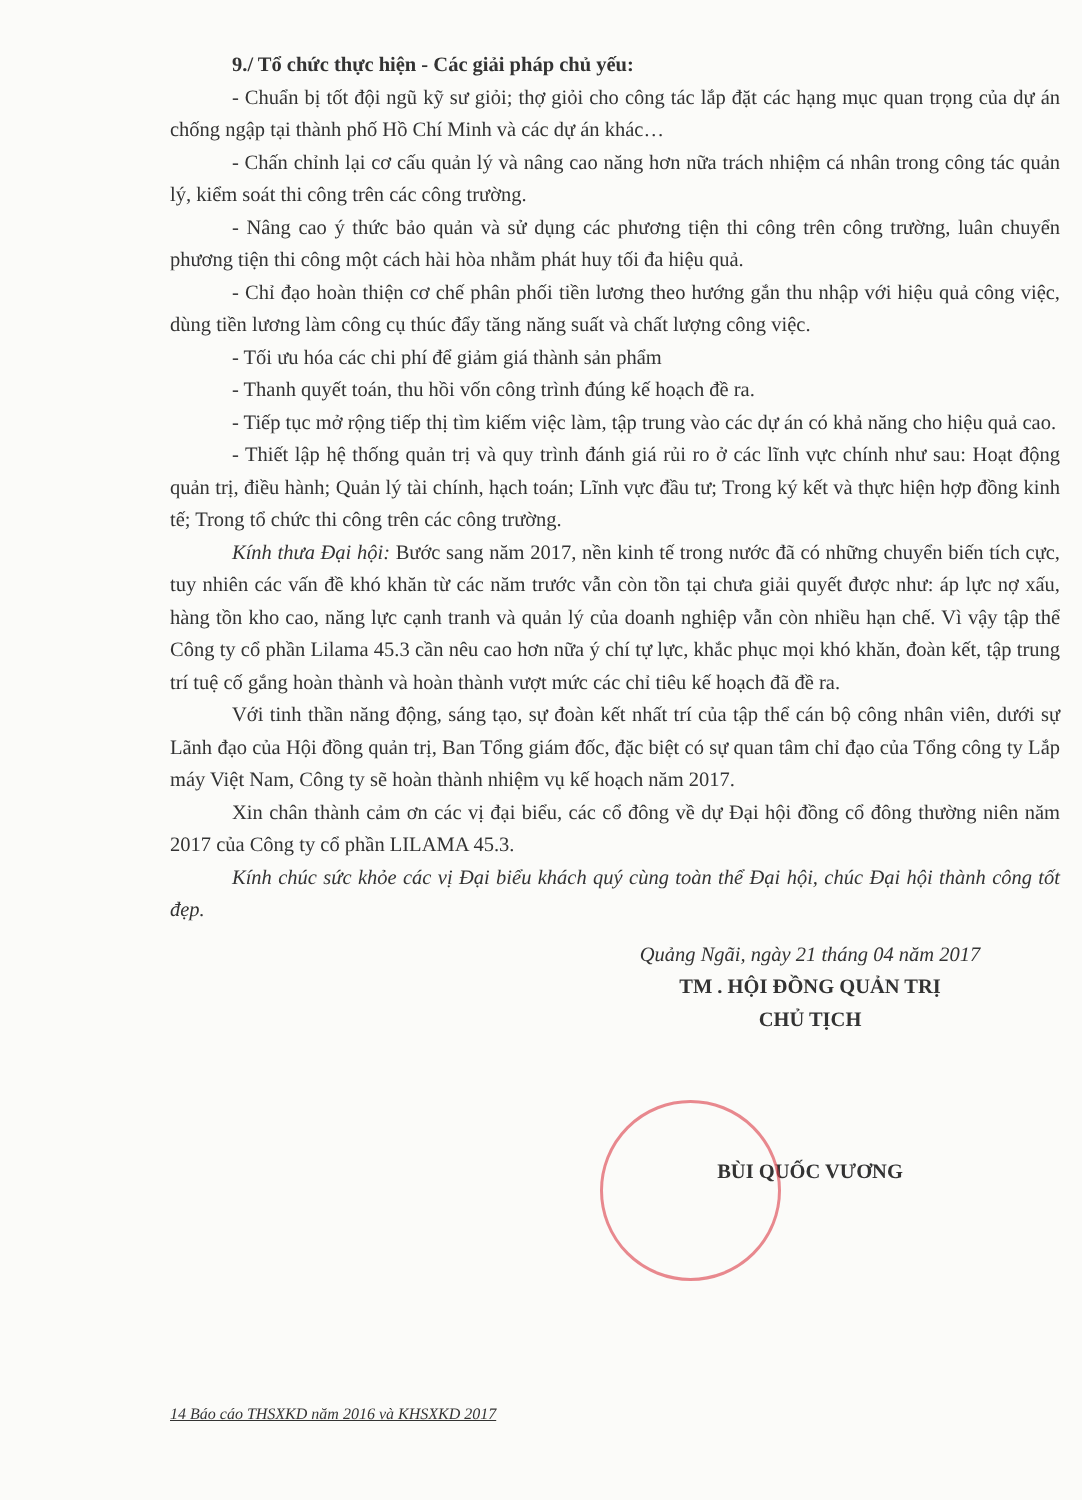9./ Tổ chức thực hiện - Các giải pháp chủ yếu:
- Chuẩn bị tốt đội ngũ kỹ sư giỏi; thợ giỏi cho công tác lắp đặt các hạng mục quan trọng của dự án chống ngập tại thành phố Hồ Chí Minh và các dự án khác…
- Chấn chỉnh lại cơ cấu quản lý và nâng cao năng hơn nữa trách nhiệm cá nhân trong công tác quản lý, kiểm soát thi công trên các công trường.
- Nâng cao ý thức bảo quản và sử dụng các phương tiện thi công trên công trường, luân chuyển phương tiện thi công một cách hài hòa nhằm phát huy tối đa hiệu quả.
- Chỉ đạo hoàn thiện cơ chế phân phối tiền lương theo hướng gắn thu nhập với hiệu quả công việc, dùng tiền lương làm công cụ thúc đẩy tăng năng suất và chất lượng công việc.
- Tối ưu hóa các chi phí để giảm giá thành sản phẩm
- Thanh quyết toán, thu hồi vốn công trình đúng kế hoạch đề ra.
- Tiếp tục mở rộng tiếp thị tìm kiếm việc làm, tập trung vào các dự án có khả năng cho hiệu quả cao.
- Thiết lập hệ thống quản trị và quy trình đánh giá rủi ro ở các lĩnh vực chính như sau: Hoạt động quản trị, điều hành; Quản lý tài chính, hạch toán; Lĩnh vực đầu tư; Trong ký kết và thực hiện hợp đồng kinh tế; Trong tổ chức thi công trên các công trường.
Kính thưa Đại hội: Bước sang năm 2017, nền kinh tế trong nước đã có những chuyển biến tích cực, tuy nhiên các vấn đề khó khăn từ các năm trước vẫn còn tồn tại chưa giải quyết được như: áp lực nợ xấu, hàng tồn kho cao, năng lực cạnh tranh và quản lý của doanh nghiệp vẫn còn nhiều hạn chế. Vì vậy tập thể Công ty cổ phần Lilama 45.3 cần nêu cao hơn nữa ý chí tự lực, khắc phục mọi khó khăn, đoàn kết, tập trung trí tuệ cố gắng hoàn thành và hoàn thành vượt mức các chỉ tiêu kế hoạch đã đề ra.
Với tinh thần năng động, sáng tạo, sự đoàn kết nhất trí của tập thể cán bộ công nhân viên, dưới sự Lãnh đạo của Hội đồng quản trị, Ban Tổng giám đốc, đặc biệt có sự quan tâm chỉ đạo của Tổng công ty Lắp máy Việt Nam, Công ty sẽ hoàn thành nhiệm vụ kế hoạch năm 2017.
Xin chân thành cảm ơn các vị đại biểu, các cổ đông về dự Đại hội đồng cổ đông thường niên năm 2017 của Công ty cổ phần LILAMA 45.3.
Kính chúc sức khỏe các vị Đại biểu khách quý cùng toàn thể Đại hội, chúc Đại hội thành công tốt đẹp.
Quảng Ngãi, ngày 21 tháng 04 năm 2017
TM . HỘI ĐỒNG QUẢN TRỊ
CHỦ TỊCH
BÙI QUỐC VƯƠNG
14 Báo cáo THSXKD năm 2016 và KHSXKD 2017